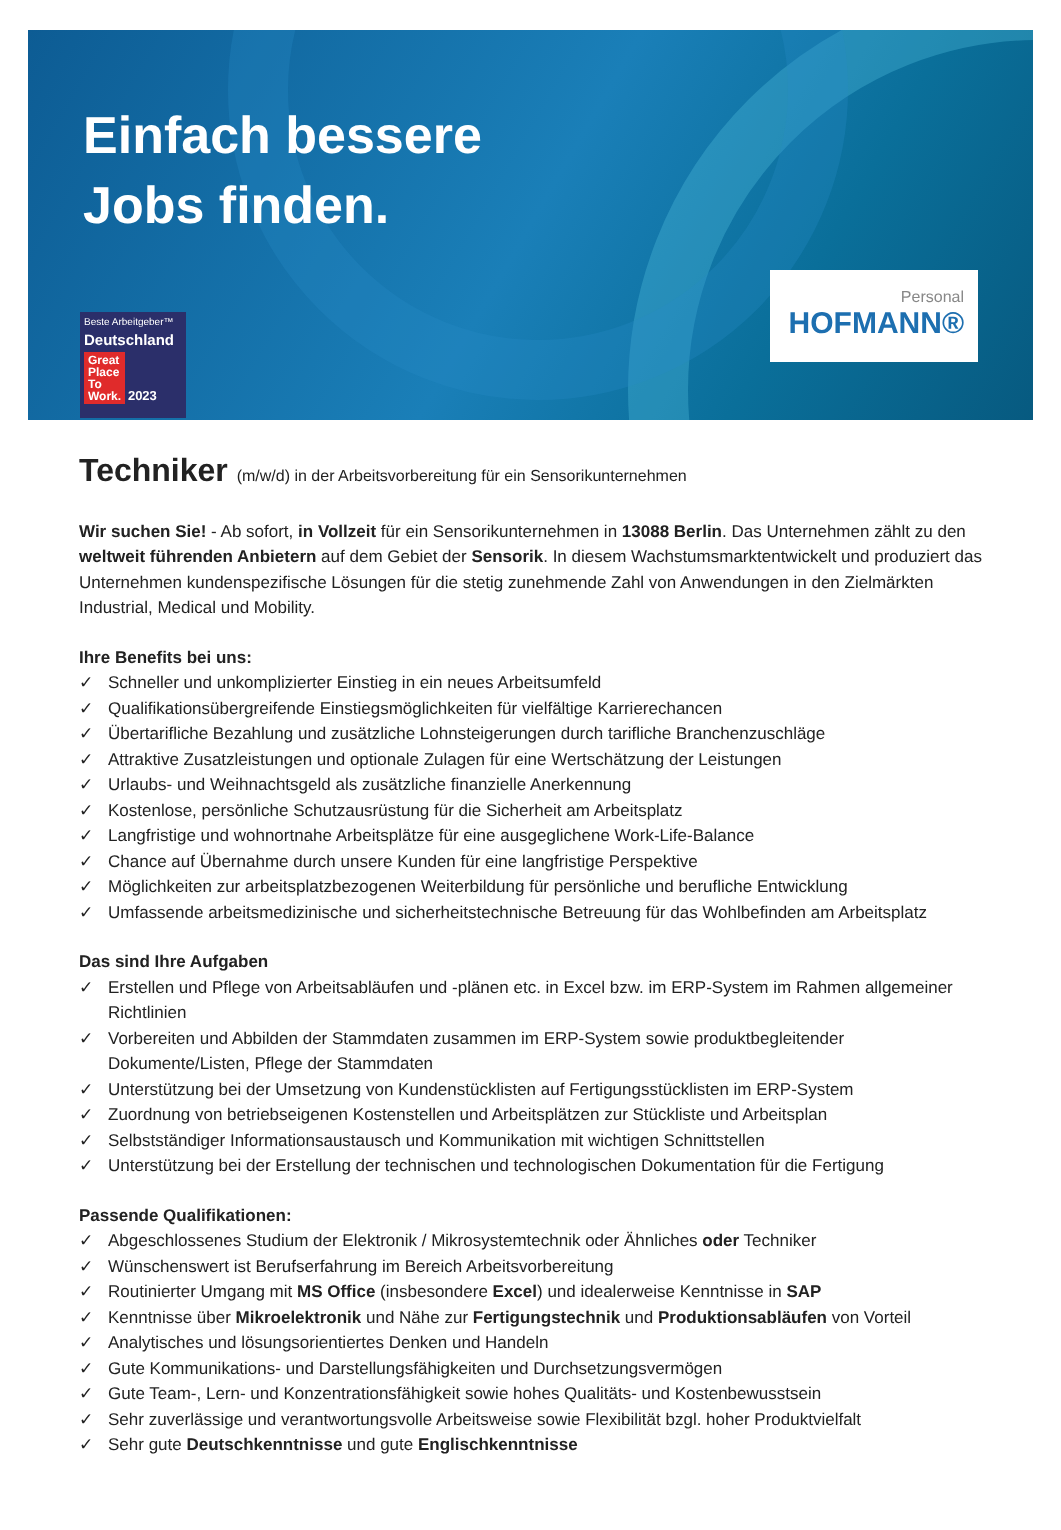Einfach bessere
Jobs finden.
Beste Arbeitgeber™
Deutschland
Great
Place
To
Work. 2023
Personal
HOFMANN®
Techniker (m/w/d) in der Arbeitsvorbereitung für ein Sensorikunternehmen
Wir suchen Sie! - Ab sofort, in Vollzeit für ein Sensorikunternehmen in 13088 Berlin. Das Unternehmen zählt zu den weltweit führenden Anbietern auf dem Gebiet der Sensorik. In diesem Wachstumsmarktentwickelt und produziert das Unternehmen kundenspezifische Lösungen für die stetig zunehmende Zahl von Anwendungen in den Zielmärkten Industrial, Medical und Mobility.
Ihre Benefits bei uns:
✓ Schneller und unkomplizierter Einstieg in ein neues Arbeitsumfeld
✓ Qualifikationsübergreifende Einstiegsmöglichkeiten für vielfältige Karrierechancen
✓ Übertarifliche Bezahlung und zusätzliche Lohnsteigerungen durch tarifliche Branchenzuschläge
✓ Attraktive Zusatzleistungen und optionale Zulagen für eine Wertschätzung der Leistungen
✓ Urlaubs- und Weihnachtsgeld als zusätzliche finanzielle Anerkennung
✓ Kostenlose, persönliche Schutzausrüstung für die Sicherheit am Arbeitsplatz
✓ Langfristige und wohnortnahe Arbeitsplätze für eine ausgeglichene Work-Life-Balance
✓ Chance auf Übernahme durch unsere Kunden für eine langfristige Perspektive
✓ Möglichkeiten zur arbeitsplatzbezogenen Weiterbildung für persönliche und berufliche Entwicklung
✓ Umfassende arbeitsmedizinische und sicherheitstechnische Betreuung für das Wohlbefinden am Arbeitsplatz
Das sind Ihre Aufgaben
✓ Erstellen und Pflege von Arbeitsabläufen und -plänen etc. in Excel bzw. im ERP-System im Rahmen allgemeiner Richtlinien
✓ Vorbereiten und Abbilden der Stammdaten zusammen im ERP-System sowie produktbegleitender Dokumente/Listen, Pflege der Stammdaten
✓ Unterstützung bei der Umsetzung von Kundenstücklisten auf Fertigungsstücklisten im ERP-System
✓ Zuordnung von betriebseigenen Kostenstellen und Arbeitsplätzen zur Stückliste und Arbeitsplan
✓ Selbstständiger Informationsaustausch und Kommunikation mit wichtigen Schnittstellen
✓ Unterstützung bei der Erstellung der technischen und technologischen Dokumentation für die Fertigung
Passende Qualifikationen:
✓ Abgeschlossenes Studium der Elektronik / Mikrosystemtechnik oder Ähnliches oder Techniker
✓ Wünschenswert ist Berufserfahrung im Bereich Arbeitsvorbereitung
✓ Routinierter Umgang mit MS Office (insbesondere Excel) und idealerweise Kenntnisse in SAP
✓ Kenntnisse über Mikroelektronik und Nähe zur Fertigungstechnik und Produktionsabläufen von Vorteil
✓ Analytisches und lösungsorientiertes Denken und Handeln
✓ Gute Kommunikations- und Darstellungsfähigkeiten und Durchsetzungsvermögen
✓ Gute Team-, Lern- und Konzentrationsfähigkeit sowie hohes Qualitäts- und Kostenbewusstsein
✓ Sehr zuverlässige und verantwortungsvolle Arbeitsweise sowie Flexibilität bzgl. hoher Produktvielfalt
✓ Sehr gute Deutschkenntnisse und gute Englischkenntnisse